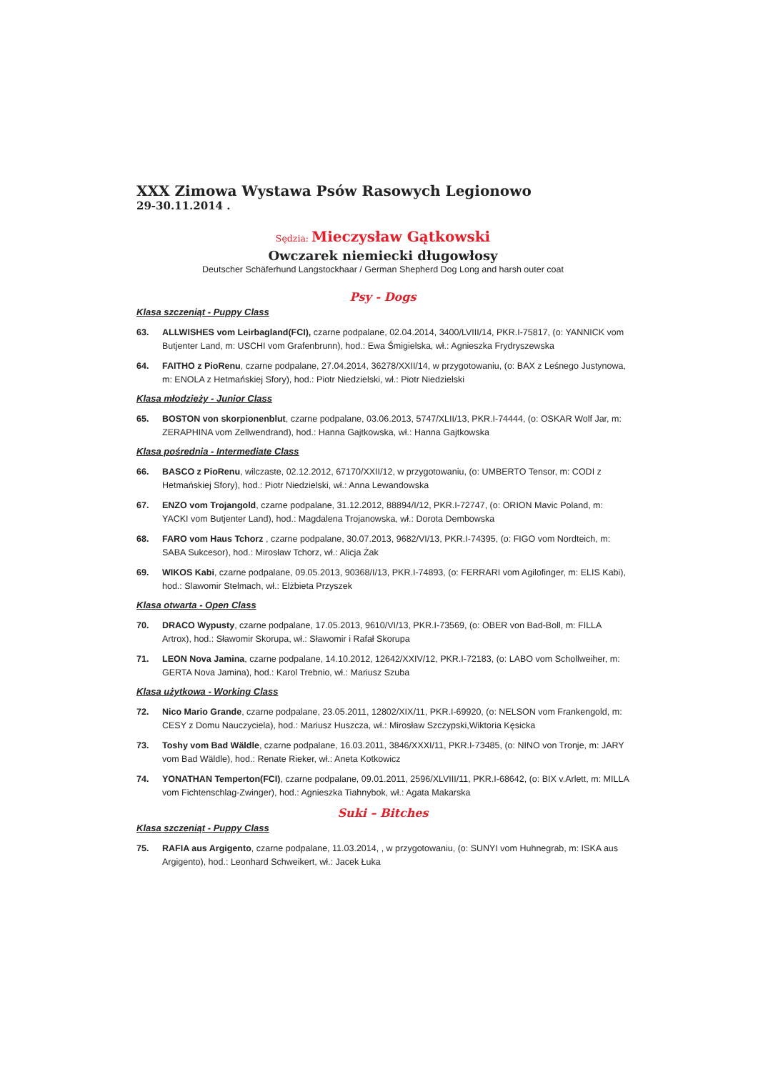XXX Zimowa Wystawa Psów Rasowych Legionowo
29-30.11.2014 .
Sędzia: Mieczysław Gątkowski
Owczarek niemiecki długowłosy
Deutscher Schäferhund Langstockhaar / German Shepherd Dog Long and harsh outer coat
Psy - Dogs
Klasa szczeniąt - Puppy Class
63. ALLWISHES vom Leirbagland(FCI), czarne podpalane, 02.04.2014, 3400/LVIII/14, PKR.I-75817, (o: YANNICK vom Butjenter Land, m: USCHI vom Grafenbrunn), hod.: Ewa Śmigielska, wł.: Agnieszka Frydryszewska
64. FAITHO z PioRenu, czarne podpalane, 27.04.2014, 36278/XXII/14, w przygotowaniu, (o: BAX z Leśnego Justynowa, m: ENOLA z Hetmańskiej Sfory), hod.: Piotr Niedzielski, wł.: Piotr Niedzielski
Klasa młodzieży - Junior Class
65. BOSTON von skorpionenblut, czarne podpalane, 03.06.2013, 5747/XLII/13, PKR.I-74444, (o: OSKAR Wolf Jar, m: ZERAPHINA vom Zellwendrand), hod.: Hanna Gajtkowska, wł.: Hanna Gajtkowska
Klasa pośrednia - Intermediate Class
66. BASCO z PioRenu, wilczaste, 02.12.2012, 67170/XXII/12, w przygotowaniu, (o: UMBERTO Tensor, m: CODI z Hetmańskiej Sfory), hod.: Piotr Niedzielski, wł.: Anna Lewandowska
67. ENZO vom Trojangold, czarne podpalane, 31.12.2012, 88894/I/12, PKR.I-72747, (o: ORION Mavic Poland, m: YACKI vom Butjenter Land), hod.: Magdalena Trojanowska, wł.: Dorota Dembowska
68. FARO vom Haus Tchorz , czarne podpalane, 30.07.2013, 9682/VI/13, PKR.I-74395, (o: FIGO vom Nordteich, m: SABA Sukcesor), hod.: Mirosław Tchorz, wł.: Alicja Żak
69. WIKOS Kabi, czarne podpalane, 09.05.2013, 90368/I/13, PKR.I-74893, (o: FERRARI vom Agilofinger, m: ELIS Kabi), hod.: Slawomir Stelmach, wł.: Elżbieta Przyszek
Klasa otwarta - Open Class
70. DRACO Wypusty, czarne podpalane, 17.05.2013, 9610/VI/13, PKR.I-73569, (o: OBER von Bad-Boll, m: FILLA Artrox), hod.: Sławomir Skorupa, wł.: Sławomir i Rafał Skorupa
71. LEON Nova Jamina, czarne podpalane, 14.10.2012, 12642/XXIV/12, PKR.I-72183, (o: LABO vom Schollweiher, m: GERTA Nova Jamina), hod.: Karol Trebnio, wł.: Mariusz Szuba
Klasa użytkowa - Working Class
72. Nico Mario Grande, czarne podpalane, 23.05.2011, 12802/XIX/11, PKR.I-69920, (o: NELSON vom Frankengold, m: CESY z Domu Nauczyciela), hod.: Mariusz Huszcza, wł.: Mirosław Szczypski,Wiktoria Kęsicka
73. Toshy vom Bad Wäldle, czarne podpalane, 16.03.2011, 3846/XXXI/11, PKR.I-73485, (o: NINO von Tronje, m: JARY vom Bad Wäldle), hod.: Renate Rieker, wł.: Aneta Kotkowicz
74. YONATHAN Temperton(FCI), czarne podpalane, 09.01.2011, 2596/XLVIII/11, PKR.I-68642, (o: BIX v.Arlett, m: MILLA vom Fichtenschlag-Zwinger), hod.: Agnieszka Tiahnybok, wł.: Agata Makarska
Suki – Bitches
Klasa szczeniąt - Puppy Class
75. RAFIA aus Argigento, czarne podpalane, 11.03.2014, , w przygotowaniu, (o: SUNYI vom Huhnegrab, m: ISKA aus Argigento), hod.: Leonhard Schweikert, wł.: Jacek Łuka